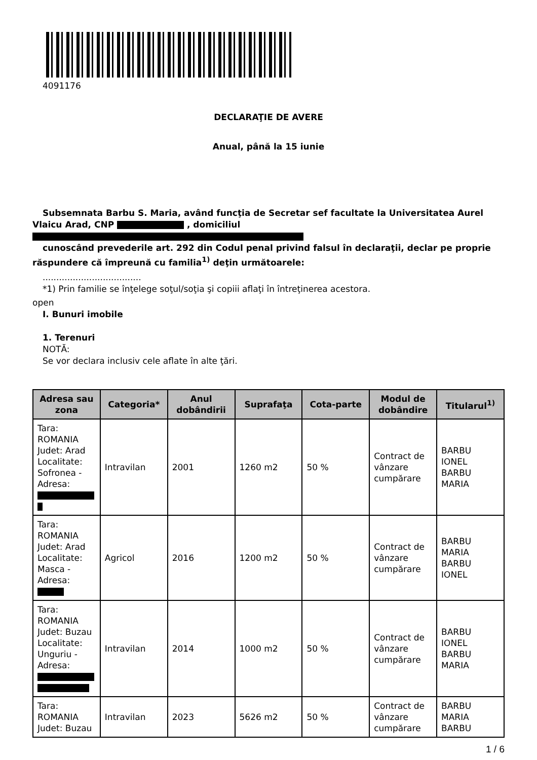4091176
DECLARAŢIE DE AVERE
Anual, până la 15 iunie
Subsemnata Barbu S. Maria, având funcţia de Secretar sef facultate la Universitatea Aurel Vlaicu Arad, CNP , domiciliul
cunoscând prevederile art. 292 din Codul penal privind falsul în declaraţii, declar pe proprie răspundere că împreună cu familia<sup>1)</sup> deţin următoarele:
....................................
*1) Prin familie se înţelege soţul/soţia şi copiii aflaţi în întreţinerea acestora.
open
I. Bunuri imobile
1. Terenuri
NOTĂ:
Se vor declara inclusiv cele aflate în alte ţări.
| Adresa sau zona | Categoria* | Anul dobândirii | Suprafaţa | Cota-parte | Modul de dobândire | Titularul<sup>1)</sup> |
| --- | --- | --- | --- | --- | --- | --- |
| Tara: ROMANIA Judet: Arad Localitate: Sofronea - Adresa: | Intravilan | 2001 | 1260 m2 | 50 % | Contract de vânzare cumpărare | BARBU IONEL BARBU MARIA |
| Tara: ROMANIA Judet: Arad Localitate: Masca - Adresa: | Agricol | 2016 | 1200 m2 | 50 % | Contract de vânzare cumpărare | BARBU MARIA BARBU IONEL |
| Tara: ROMANIA Judet: Buzau Localitate: Unguriu - Adresa: | Intravilan | 2014 | 1000 m2 | 50 % | Contract de vânzare cumpărare | BARBU IONEL BARBU MARIA |
| Tara: ROMANIA Judet: Buzau | Intravilan | 2023 | 5626 m2 | 50 % | Contract de vânzare cumpărare | BARBU MARIA BARBU |
1 / 6